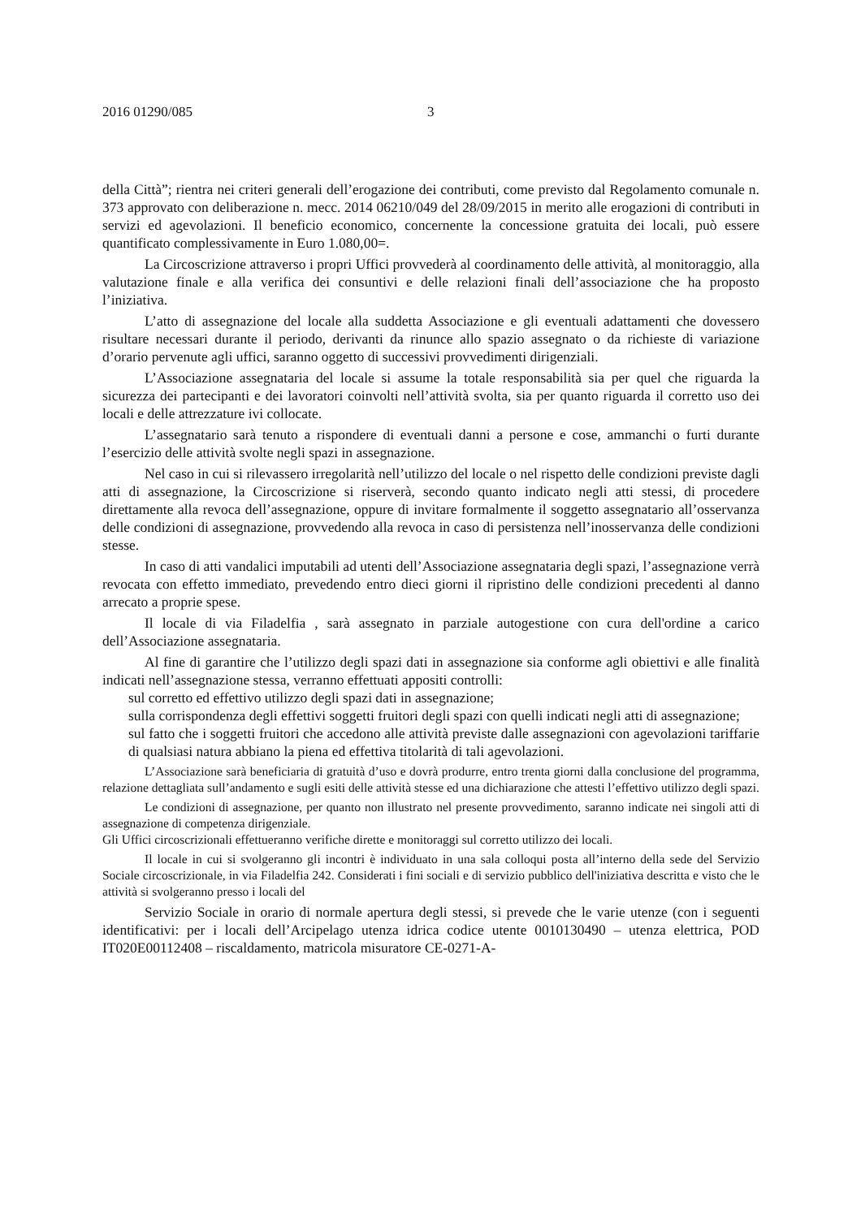2016 01290/085 3
della Città”; rientra nei criteri generali dell’erogazione dei contributi, come previsto dal Regolamento comunale n. 373 approvato con deliberazione n. mecc. 2014 06210/049 del 28/09/2015 in merito alle erogazioni di contributi in servizi ed agevolazioni. Il beneficio economico, concernente la concessione gratuita dei locali, può essere quantificato complessivamente in Euro 1.080,00=.
La Circoscrizione attraverso i propri Uffici provvederà al coordinamento delle attività, al monitoraggio, alla valutazione finale e alla verifica dei consuntivi e delle relazioni finali dell’associazione che ha proposto l’iniziativa.
L’atto di assegnazione del locale alla suddetta Associazione e gli eventuali adattamenti che dovessero risultare necessari durante il periodo, derivanti da rinunce allo spazio assegnato o da richieste di variazione d’orario pervenute agli uffici, saranno oggetto di successivi provvedimenti dirigenziali.
L’Associazione assegnataria del locale si assume la totale responsabilità sia per quel che riguarda la sicurezza dei partecipanti e dei lavoratori coinvolti nell’attività svolta, sia per quanto riguarda il corretto uso dei locali e delle attrezzature ivi collocate.
L’assegnatario sarà tenuto a rispondere di eventuali danni a persone e cose, ammanchi o furti durante l’esercizio delle attività svolte negli spazi in assegnazione.
Nel caso in cui si rilevassero irregolarità nell’utilizzo del locale o nel rispetto delle condizioni previste dagli atti di assegnazione, la Circoscrizione si riserverà, secondo quanto indicato negli atti stessi, di procedere direttamente alla revoca dell’assegnazione, oppure di invitare formalmente il soggetto assegnatario all’osservanza delle condizioni di assegnazione, provvedendo alla revoca in caso di persistenza nell’inosservanza delle condizioni stesse.
In caso di atti vandalici imputabili ad utenti dell’Associazione assegnataria degli spazi, l’assegnazione verrà revocata con effetto immediato, prevedendo entro dieci giorni il ripristino delle condizioni precedenti al danno arrecato a proprie spese.
Il locale di via Filadelfia , sarà assegnato in parziale autogestione con cura dell'ordine a carico dell’Associazione assegnataria.
Al fine di garantire che l’utilizzo degli spazi dati in assegnazione sia conforme agli obiettivi e alle finalità indicati nell’assegnazione stessa, verranno effettuati appositi controlli:
sul corretto ed effettivo utilizzo degli spazi dati in assegnazione;
sulla corrispondenza degli effettivi soggetti fruitori degli spazi con quelli indicati negli atti di assegnazione;
sul fatto che i soggetti fruitori che accedono alle attività previste dalle assegnazioni con agevolazioni tariffarie di qualsiasi natura abbiano la piena ed effettiva titolarità di tali agevolazioni.
L’Associazione sarà beneficiaria di gratuità d’uso e dovrà produrre, entro trenta giorni dalla conclusione del programma, relazione dettagliata sull’andamento e sugli esiti delle attività stesse ed una dichiarazione che attesti l’effettivo utilizzo degli spazi.
Le condizioni di assegnazione, per quanto non illustrato nel presente provvedimento, saranno indicate nei singoli atti di assegnazione di competenza dirigenziale.
Gli Uffici circoscrizionali effettueranno verifiche dirette e monitoraggi sul corretto utilizzo dei locali.
Il locale in cui si svolgeranno gli incontri è individuato in una sala colloqui posta all’interno della sede del Servizio Sociale circoscrizionale, in via Filadelfia 242. Considerati i fini sociali e di servizio pubblico dell'iniziativa descritta e visto che le attività si svolgeranno presso i locali del
Servizio Sociale in orario di normale apertura degli stessi, si prevede che le varie utenze (con i seguenti identificativi: per i locali dell’Arcipelago utenza idrica codice utente 0010130490 – utenza elettrica, POD IT020E00112408 – riscaldamento, matricola misuratore CE-0271-A-